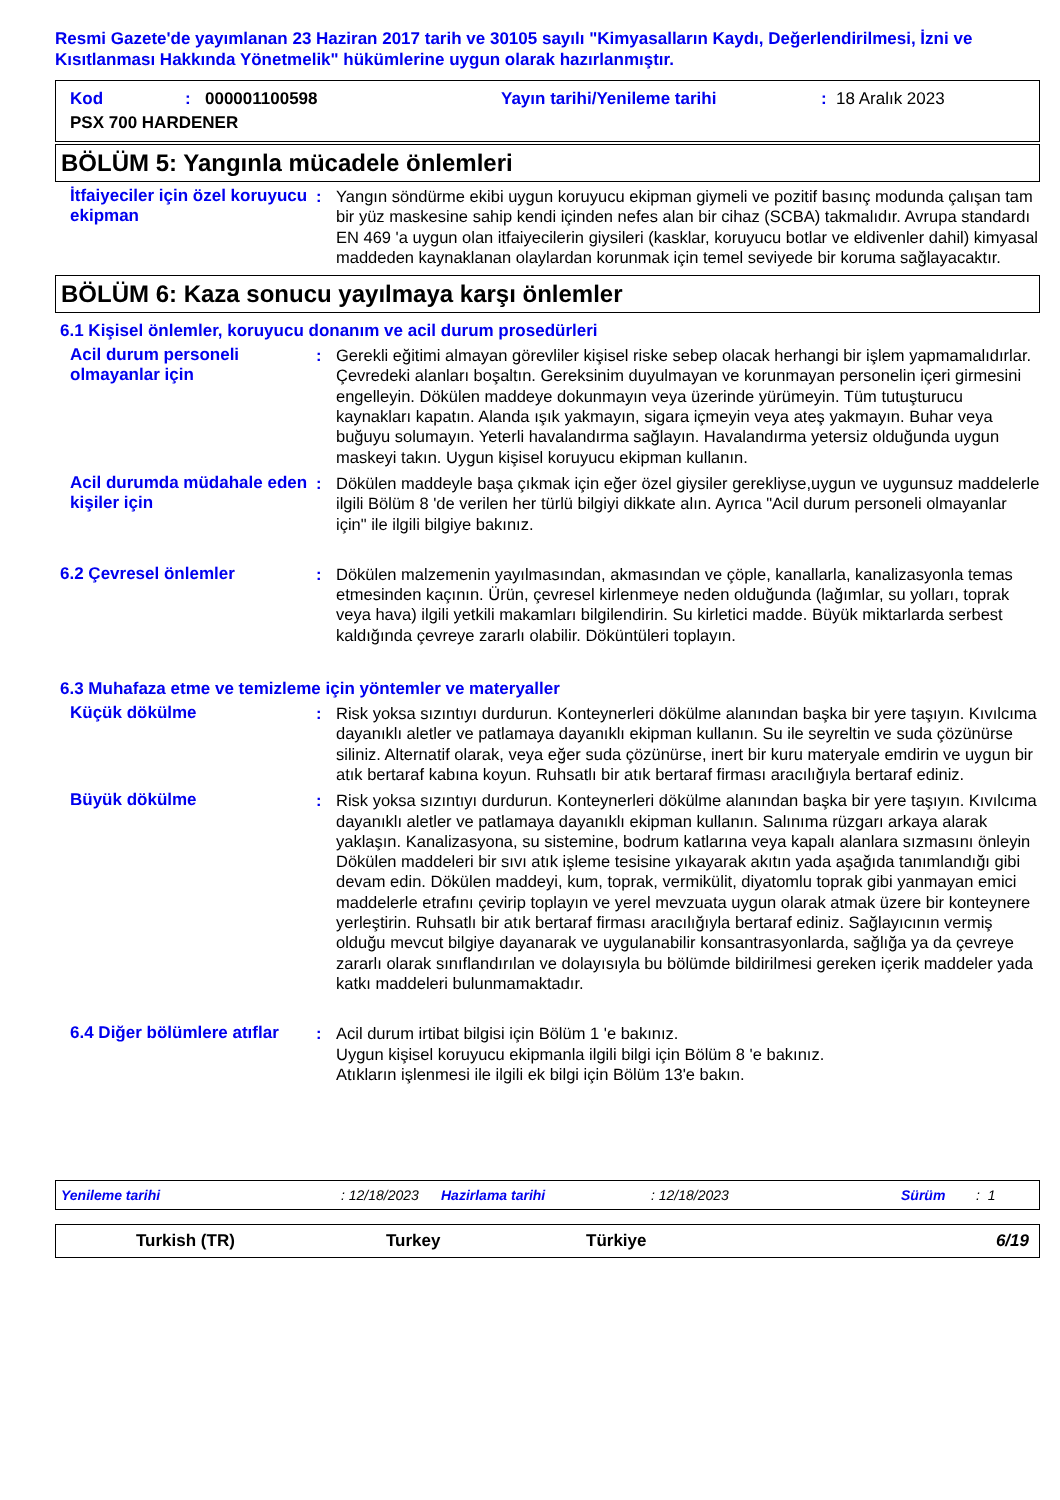Resmi Gazete'de yayımlanan 23 Haziran 2017 tarih ve 30105 sayılı "Kimyasalların Kaydı, Değerlendirilmesi, İzni ve Kısıtlanması Hakkında Yönetmelik" hükümlerine uygun olarak hazırlanmıştır.
Kod: 000001100598 Yayın tarihi/Yenileme tarihi: 18 Aralık 2023
PSX 700 HARDENER
BÖLÜM 5: Yangınla mücadele önlemleri
İtfaiyeciler için özel koruyucu ekipman
: Yangın söndürme ekibi uygun koruyucu ekipman giymeli ve pozitif basınç modunda çalışan tam bir yüz maskesine sahip kendi içinden nefes alan bir cihaz (SCBA) takmalıdır. Avrupa standardı EN 469 'a uygun olan itfaiyecilerin giysileri (kasklar, koruyucu botlar ve eldivenler dahil) kimyasal maddeden kaynaklanan olaylardan korunmak için temel seviyede bir koruma sağlayacaktır.
BÖLÜM 6: Kaza sonucu yayılmaya karşı önlemler
6.1 Kişisel önlemler, koruyucu donanım ve acil durum prosedürleri
Acil durum personeli olmayanlar için
: Gerekli eğitimi almayan görevliler kişisel riske sebep olacak herhangi bir işlem yapmamalıdırlar. Çevredeki alanları boşaltın. Gereksinim duyulmayan ve korunmayan personelin içeri girmesini engelleyin. Dökülen maddeye dokunmayın veya üzerinde yürümeyin. Tüm tutuşturucu kaynakları kapatın. Alanda ışık yakmayın, sigara içmeyin veya ateş yakmayın. Buhar veya buğuyu solumayın. Yeterli havalandırma sağlayın. Havalandırma yetersiz olduğunda uygun maskeyi takın. Uygun kişisel koruyucu ekipman kullanın.
Acil durumda müdahale eden kişiler için
: Dökülen maddeyle başa çıkmak için eğer özel giysiler gerekliyse,uygun ve uygunsuz maddelerle ilgili Bölüm 8 'de verilen her türlü bilgiyi dikkate alın. Ayrıca "Acil durum personeli olmayanlar için" ile ilgili bilgiye bakınız.
6.2 Çevresel önlemler : Dökülen malzemenin yayılmasından, akmasından ve çöple, kanallarla, kanalizasyonla temas etmesinden kaçının. Ürün, çevresel kirlenmeye neden olduğunda (lağımlar, su yolları, toprak veya hava) ilgili yetkili makamları bilgilendirin. Su kirletici madde. Büyük miktarlarda serbest kaldığında çevreye zararlı olabilir. Döküntüleri toplayın.
6.3 Muhafaza etme ve temizleme için yöntemler ve materyaller
Küçük dökülme : Risk yoksa sızıntıyı durdurun. Konteynerleri dökülme alanından başka bir yere taşıyın. Kıvılcıma dayanıklı aletler ve patlamaya dayanıklı ekipman kullanın. Su ile seyreltin ve suda çözünürse siliniz. Alternatif olarak, veya eğer suda çözünürse, inert bir kuru materyale emdirin ve uygun bir atık bertaraf kabına koyun. Ruhsatlı bir atık bertaraf firması aracılığıyla bertaraf ediniz.
Büyük dökülme : Risk yoksa sızıntıyı durdurun. Konteynerleri dökülme alanından başka bir yere taşıyın. Kıvılcıma dayanıklı aletler ve patlamaya dayanıklı ekipman kullanın. Salınıma rüzgarı arkaya alarak yaklaşın. Kanalizasyona, su sistemine, bodrum katlarına veya kapalı alanlara sızmasını önleyin Dökülen maddeleri bir sıvı atık işleme tesisine yıkayarak akıtın yada aşağıda tanımlandığı gibi devam edin. Dökülen maddeyi, kum, toprak, vermikülit, diyatomlu toprak gibi yanmayan emici maddelerle etrafını çevirip toplayın ve yerel mevzuata uygun olarak atmak üzere bir konteynere yerleştirin. Ruhsatlı bir atık bertaraf firması aracılığıyla bertaraf ediniz. Sağlayıcının vermiş olduğu mevcut bilgiye dayanarak ve uygulanabilir konsantrasyonlarda, sağlığa ya da çevreye zararlı olarak sınıflandırılan ve dolayısıyla bu bölümde bildirilmesi gereken içerik maddeler yada katkı maddeleri bulunmamaktadır.
6.4 Diğer bölümlere atıflar
: Acil durum irtibat bilgisi için Bölüm 1 'e bakınız.
Uygun kişisel koruyucu ekipmanla ilgili bilgi için Bölüm 8 'e bakınız.
Atıkların işlenmesi ile ilgili ek bilgi için Bölüm 13'e bakın.
Yenileme tarihi: 12/18/2023 Hazirlama tarihi: 12/18/2023 Sürüm: 1
Turkish (TR) Turkey Türkiye 6/19